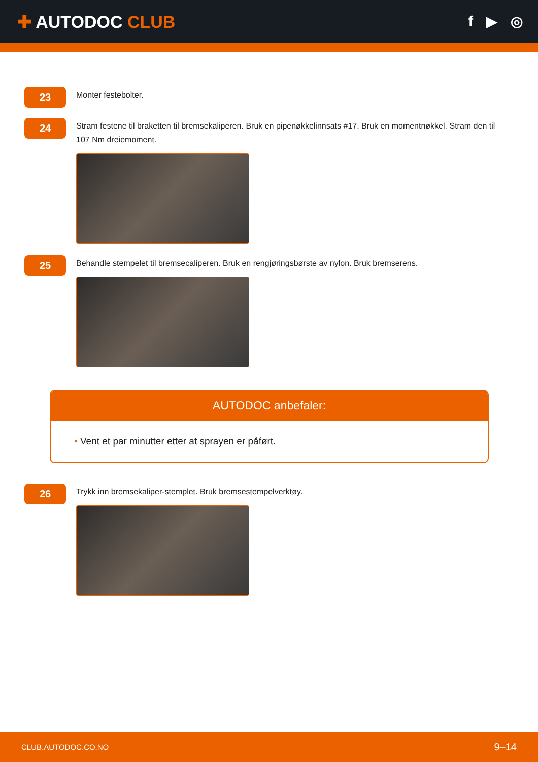✚ AUTODOC CLUB
f ▶ ◎
23
Monter festebolter.
24
Stram festene til braketten til bremsekaliperen. Bruk en pipenøkkelinnsats #17. Bruk en momentnøkkel. Stram den til 107 Nm dreiemoment.
25
Behandle stempelet til bremsecaliperen. Bruk en rengjøringsbørste av nylon. Bruk bremserens.
AUTODOC anbefaler:
• Vent et par minutter etter at sprayen er påført.
26
Trykk inn bremsekaliper-stemplet. Bruk bremsestempelverktøy.
CLUB.AUTODOC.CO.NO 9–14